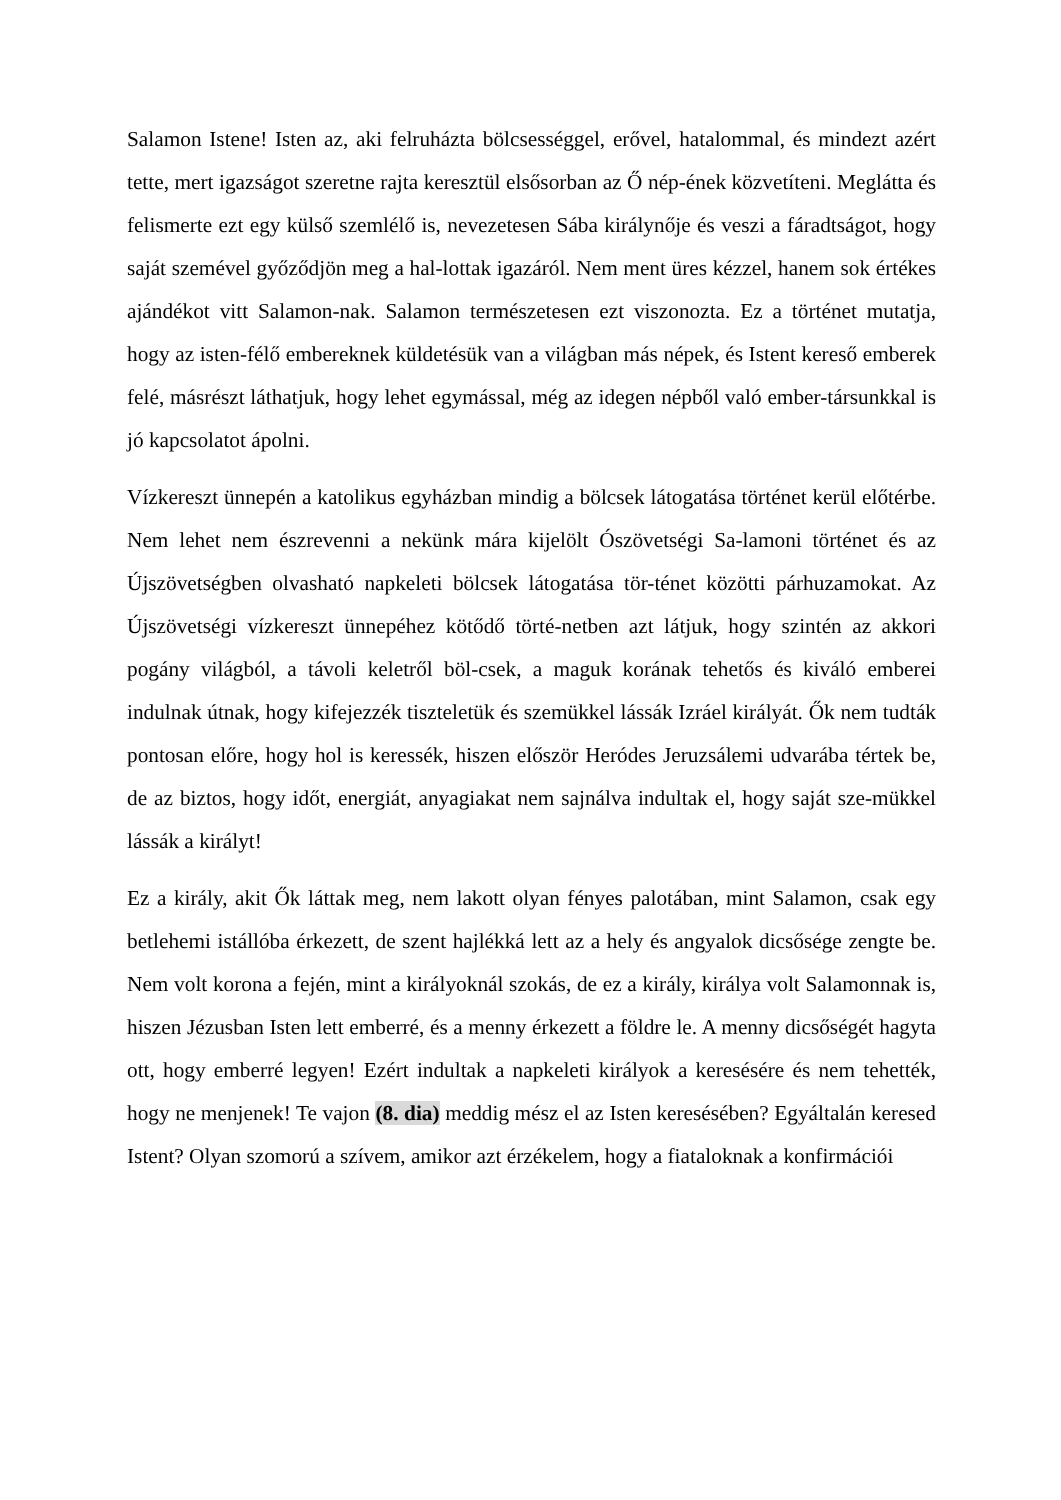Salamon Istene! Isten az, aki felruházta bölcsességgel, erővel, hatalommal, és mindezt azért tette, mert igazságot szeretne rajta keresztül elsősorban az Ő nép-ének közvetíteni. Meglátta és felismerte ezt egy külső szemlélő is, nevezetesen Sába királynője és veszi a fáradtságot, hogy saját szemével győződjön meg a hal-lottak igazáról. Nem ment üres kézzel, hanem sok értékes ajándékot vitt Salamon-nak. Salamon természetesen ezt viszonozta. Ez a történet mutatja, hogy az isten-félő embereknek küldetésük van a világban más népek, és Istent kereső emberek felé, másrészt láthatjuk, hogy lehet egymással, még az idegen népből való ember-társunkkal is jó kapcsolatot ápolni.
Vízkereszt ünnepén a katolikus egyházban mindig a bölcsek látogatása történet kerül előtérbe. Nem lehet nem észrevenni a nekünk mára kijelölt Ószövetségi Sa-lamoni történet és az Újszövetségben olvasható napkeleti bölcsek látogatása tör-ténet közötti párhuzamokat. Az Újszövetségi vízkereszt ünnepéhez kötődő törté-netben azt látjuk, hogy szintén az akkori pogány világból, a távoli keletről böl-csek, a maguk korának tehetős és kiváló emberei indulnak útnak, hogy kifejezzék tiszteletük és szemükkel lássák Izráel királyát. Ők nem tudták pontosan előre, hogy hol is keressék, hiszen először Heródes Jeruzsálemi udvarába tértek be, de az biztos, hogy időt, energiát, anyagiakat nem sajnálva indultak el, hogy saját sze-mükkel lássák a királyt!
Ez a király, akit Ők láttak meg, nem lakott olyan fényes palotában, mint Salamon, csak egy betlehemi istállóba érkezett, de szent hajlékká lett az a hely és angyalok dicsősége zengte be. Nem volt korona a fején, mint a királyoknál szokás, de ez a király, királya volt Salamonnak is, hiszen Jézusban Isten lett emberré, és a menny érkezett a földre le. A menny dicsőségét hagyta ott, hogy emberré legyen! Ezért indultak a napkeleti királyok a keresésére és nem tehették, hogy ne menjenek! Te vajon (8. dia) meddig mész el az Isten keresésében? Egyáltalán keresed Istent? Olyan szomorú a szívem, amikor azt érzékelem, hogy a fiataloknak a konfirmációi